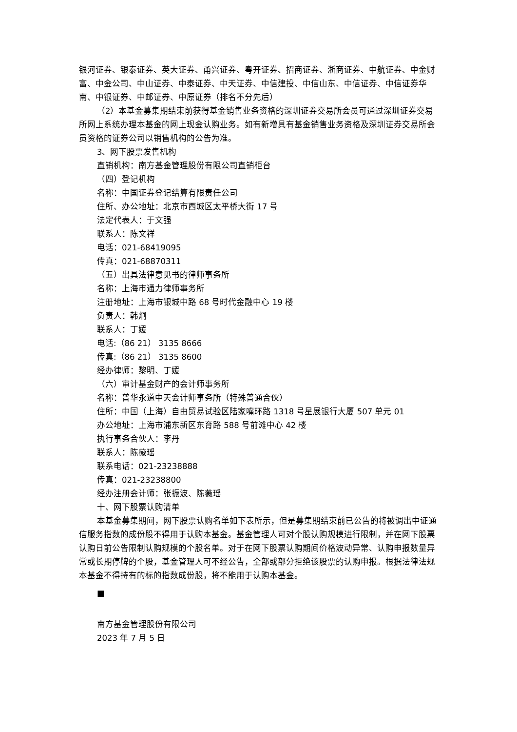银河证券、银泰证券、英大证券、甬兴证券、粤开证券、招商证券、浙商证券、中航证券、中金财富、中金公司、中山证券、中泰证券、中天证券、中信建投、中信山东、中信证券、中信证券华南、中银证券、中邮证券、中原证券（排名不分先后）
（2）本基金募集期结束前获得基金销售业务资格的深圳证券交易所会员可通过深圳证券交易所网上系统办理本基金的网上现金认购业务。如有新增具有基金销售业务资格及深圳证券交易所会员资格的证券公司以销售机构的公告为准。
3、网下股票发售机构
直销机构：南方基金管理股份有限公司直销柜台
（四）登记机构
名称：中国证券登记结算有限责任公司
住所、办公地址：北京市西城区太平桥大街 17 号
法定代表人：于文强
联系人：陈文祥
电话：021-68419095
传真：021-68870311
（五）出具法律意见书的律师事务所
名称：上海市通力律师事务所
注册地址：上海市银城中路 68 号时代金融中心 19 楼
负责人：韩炯
联系人：丁媛
电话:（86 21） 3135 8666
传真:（86 21） 3135 8600
经办律师：黎明、丁媛
（六）审计基金财产的会计师事务所
名称：普华永道中天会计师事务所（特殊普通合伙）
住所：中国（上海）自由贸易试验区陆家嘴环路 1318 号星展银行大厦 507 单元 01
办公地址：上海市浦东新区东育路 588 号前滩中心 42 楼
执行事务合伙人：李丹
联系人：陈薇瑶
联系电话：021-23238888
传真：021-23238800
经办注册会计师：张振波、陈薇瑶
十、网下股票认购清单
本基金募集期间，网下股票认购名单如下表所示，但是募集期结束前已公告的将被调出中证通信服务指数的成份股不得用于认购本基金。基金管理人可对个股认购规模进行限制，并在网下股票认购日前公告限制认购规模的个股名单。对于在网下股票认购期间价格波动异常、认购申报数量异常或长期停牌的个股，基金管理人可不经公告，全部或部分拒绝该股票的认购申报。根据法律法规本基金不得持有的标的指数成份股，将不能用于认购本基金。
■
南方基金管理股份有限公司
2023 年 7 月 5 日